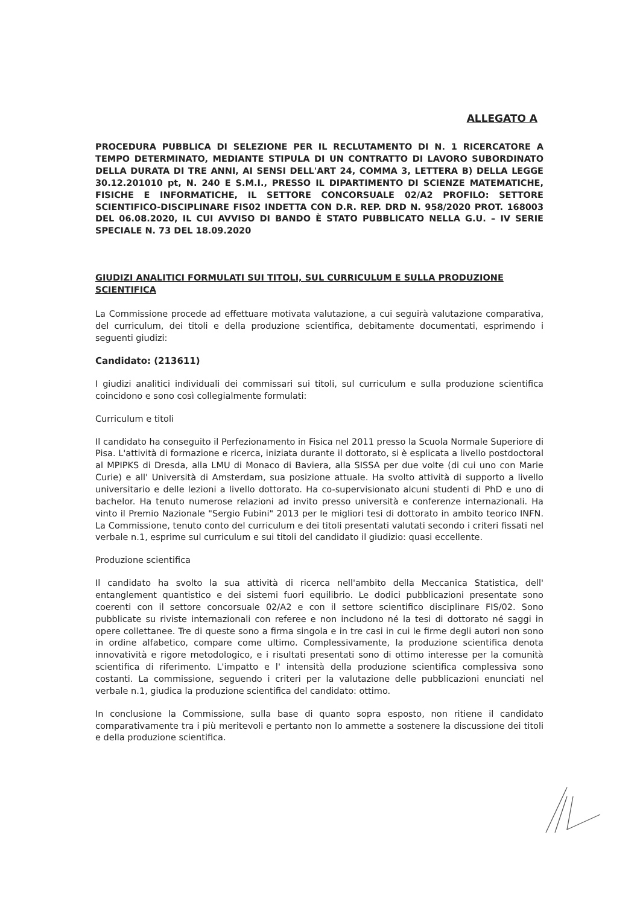ALLEGATO A
PROCEDURA PUBBLICA DI SELEZIONE PER IL RECLUTAMENTO DI N. 1 RICERCATORE A TEMPO DETERMINATO, MEDIANTE STIPULA DI UN CONTRATTO DI LAVORO SUBORDINATO DELLA DURATA DI TRE ANNI, AI SENSI DELL'ART 24, COMMA 3, LETTERA B) DELLA LEGGE 30.12.201010 pt, N. 240 E S.M.I., PRESSO IL DIPARTIMENTO DI SCIENZE MATEMATICHE, FISICHE E INFORMATICHE, IL SETTORE CONCORSUALE 02/A2 PROFILO: SETTORE SCIENTIFICO-DISCIPLINARE FIS02 INDETTA CON D.R. REP. DRD N. 958/2020 PROT. 168003 DEL 06.08.2020, IL CUI AVVISO DI BANDO È STATO PUBBLICATO NELLA G.U. – IV SERIE SPECIALE N. 73 DEL 18.09.2020
GIUDIZI ANALITICI FORMULATI SUI TITOLI, SUL CURRICULUM E SULLA PRODUZIONE SCIENTIFICA
La Commissione procede ad effettuare motivata valutazione, a cui seguirà valutazione comparativa, del curriculum, dei titoli e della produzione scientifica, debitamente documentati, esprimendo i seguenti giudizi:
Candidato: (213611)
I giudizi analitici individuali dei commissari sui titoli, sul curriculum e sulla produzione scientifica coincidono e sono così collegialmente formulati:
Curriculum e titoli
Il candidato ha conseguito il Perfezionamento in Fisica nel 2011 presso la Scuola Normale Superiore di Pisa. L'attività di formazione e ricerca, iniziata durante il dottorato, si è esplicata a livello postdoctoral al MPIPKS di Dresda, alla LMU di Monaco di Baviera, alla SISSA per due volte (di cui uno con Marie Curie) e all' Università di Amsterdam, sua posizione attuale. Ha svolto attività di supporto a livello universitario e delle lezioni a livello dottorato. Ha co-supervisionato alcuni studenti di PhD e uno di bachelor. Ha tenuto numerose relazioni ad invito presso università e conferenze internazionali. Ha vinto il Premio Nazionale "Sergio Fubini" 2013 per le migliori tesi di dottorato in ambito teorico INFN. La Commissione, tenuto conto del curriculum e dei titoli presentati valutati secondo i criteri fissati nel verbale n.1, esprime sul curriculum e sui titoli del candidato il giudizio: quasi eccellente.
Produzione scientifica
Il candidato ha svolto la sua attività di ricerca nell'ambito della Meccanica Statistica, dell' entanglement quantistico e dei sistemi fuori equilibrio. Le dodici pubblicazioni presentate sono coerenti con il settore concorsuale 02/A2 e con il settore scientifico disciplinare FIS/02. Sono pubblicate su riviste internazionali con referee e non includono né la tesi di dottorato né saggi in opere collettanee. Tre di queste sono a firma singola e in tre casi in cui le firme degli autori non sono in ordine alfabetico, compare come ultimo. Complessivamente, la produzione scientifica denota innovatività e rigore metodologico, e i risultati presentati sono di ottimo interesse per la comunità scientifica di riferimento. L'impatto e l' intensità della produzione scientifica complessiva sono costanti. La commissione, seguendo i criteri per la valutazione delle pubblicazioni enunciati nel verbale n.1, giudica la produzione scientifica del candidato: ottimo.
In conclusione la Commissione, sulla base di quanto sopra esposto, non ritiene il candidato comparativamente tra i più meritevoli e pertanto non lo ammette a sostenere la discussione dei titoli e della produzione scientifica.